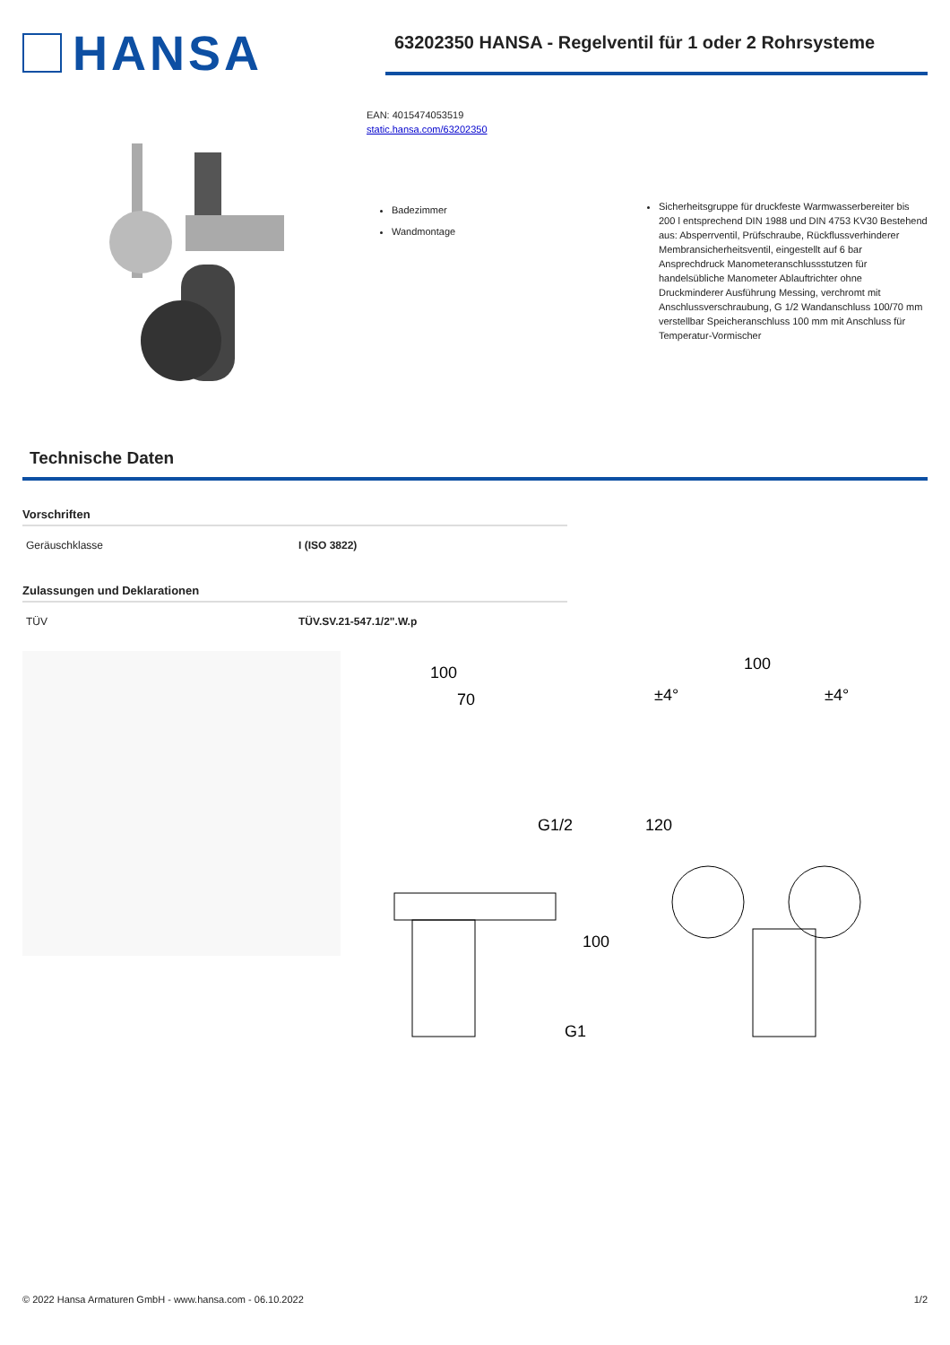HANSA
63202350 HANSA - Regelventil für 1 oder 2 Rohrsysteme
EAN: 4015474053519
static.hansa.com/63202350
Badezimmer
Wandmontage
Sicherheitsgruppe für druckfeste Warmwasserbereiter bis 200 l entsprechend DIN 1988 und DIN 4753 KV30 Bestehend aus: Absperrventil, Prüfschraube, Rückflussverhinderer Membransicherheitsventil, eingestellt auf 6 bar Ansprechdruck Manometeranschlussstutzen für handelsübliche Manometer Ablauftrichter ohne Druckminderer Ausführung Messing, verchromt mit Anschlussverschraubung, G 1/2 Wandanschluss 100/70 mm verstellbar Speicheranschluss 100 mm mit Anschluss für Temperatur-Vormischer
Technische Daten
Vorschriften
| Geräuschklasse | I (ISO 3822) |
Zulassungen und Deklarationen
| TÜV | TÜV.SV.21-547.1/2".W.p |
100
70
G1/2
100
G1
100
±4°
±4°
120
© 2022 Hansa Armaturen GmbH - www.hansa.com - 06.10.2022 1/2